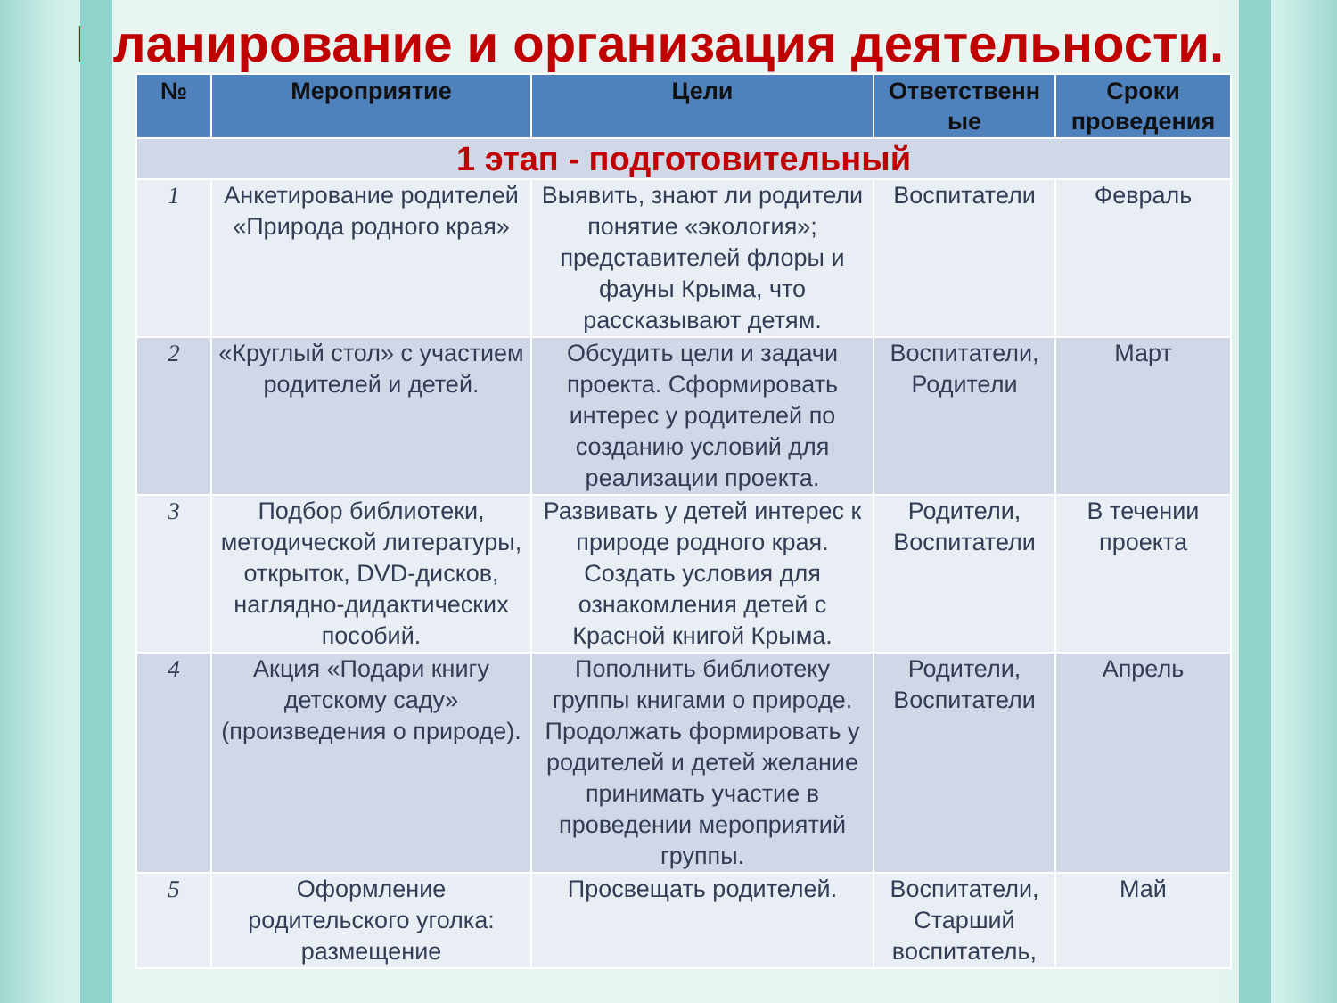Планирование и организация деятельности.
| № | Мероприятие | Цели | Ответственн ые | Сроки проведения |
| --- | --- | --- | --- | --- |
| 1 этап - подготовительный | | | | |
| 1 | Анкетирование родителей «Природа родного края» | Выявить, знают ли родители понятие «экология»; представителей флоры и фауны Крыма, что рассказывают детям. | Воспитатели | Февраль |
| 2 | «Круглый стол» с участием родителей и детей. | Обсудить цели и задачи проекта. Сформировать интерес у родителей по созданию условий для реализации проекта. | Воспитатели, Родители | Март |
| 3 | Подбор библиотеки, методической литературы, открыток, DVD-дисков, наглядно-дидактических пособий. | Развивать у детей интерес к природе родного края. Создать условия для ознакомления детей с Красной книгой Крыма. | Родители, Воспитатели | В течении проекта |
| 4 | Акция «Подари книгу детскому саду» (произведения о природе). | Пополнить библиотеку группы книгами о природе. Продолжать формировать у родителей и детей желание принимать участие в проведении мероприятий группы. | Родители, Воспитатели | Апрель |
| 5 | Оформление родительского уголка: размещение | Просвещать родителей. | Воспитатели, Старший воспитатель, | Май |